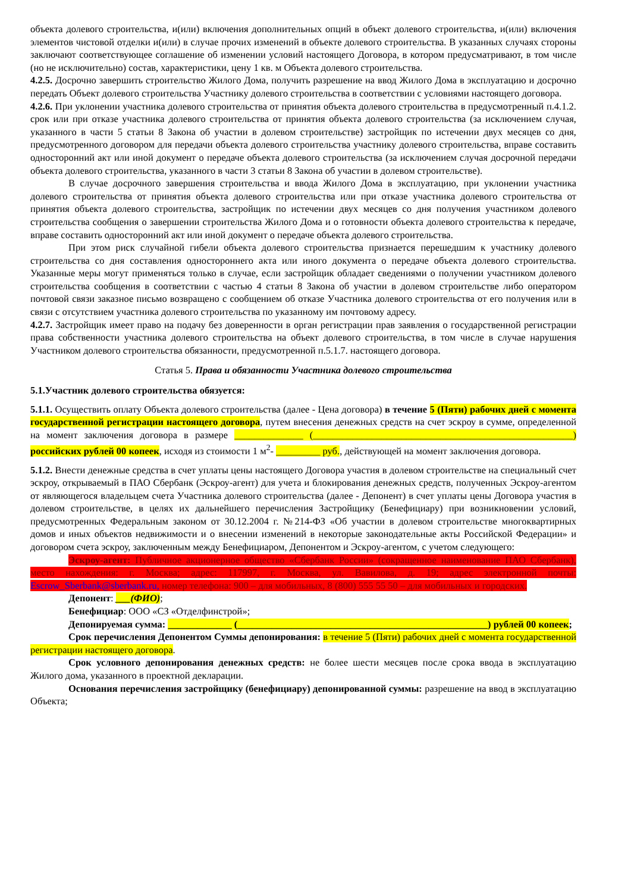объекта долевого строительства, и(или) включения дополнительных опций в объект долевого строительства, и(или) включения элементов чистовой отделки и(или) в случае прочих изменений в объекте долевого строительства. В указанных случаях стороны заключают соответствующее соглашение об изменении условий настоящего Договора, в котором предусматривают, в том числе (но не исключительно) состав, характеристики, цену 1 кв. м Объекта долевого строительства.
4.2.5. Досрочно завершить строительство Жилого Дома, получить разрешение на ввод Жилого Дома в эксплуатацию и досрочно передать Объект долевого строительства Участнику долевого строительства в соответствии с условиями настоящего договора.
4.2.6. При уклонении участника долевого строительства от принятия объекта долевого строительства в предусмотренный п.4.1.2. срок или при отказе участника долевого строительства от принятия объекта долевого строительства (за исключением случая, указанного в части 5 статьи 8 Закона об участии в долевом строительстве) застройщик по истечении двух месяцев со дня, предусмотренного договором для передачи объекта долевого строительства участнику долевого строительства, вправе составить односторонний акт или иной документ о передаче объекта долевого строительства (за исключением случая досрочной передачи объекта долевого строительства, указанного в части 3 статьи 8 Закона об участии в долевом строительстве).
В случае досрочного завершения строительства и ввода Жилого Дома в эксплуатацию, при уклонении участника долевого строительства от принятия объекта долевого строительства или при отказе участника долевого строительства от принятия объекта долевого строительства, застройщик по истечении двух месяцев со дня получения участником долевого строительства сообщения о завершении строительства Жилого Дома и о готовности объекта долевого строительства к передаче, вправе составить односторонний акт или иной документ о передаче объекта долевого строительства.
При этом риск случайной гибели объекта долевого строительства признается перешедшим к участнику долевого строительства со дня составления одностороннего акта или иного документа о передаче объекта долевого строительства. Указанные меры могут применяться только в случае, если застройщик обладает сведениями о получении участником долевого строительства сообщения в соответствии с частью 4 статьи 8 Закона об участии в долевом строительстве либо оператором почтовой связи заказное письмо возвращено с сообщением об отказе Участника долевого строительства от его получения или в связи с отсутствием участника долевого строительства по указанному им почтовому адресу.
4.2.7. Застройщик имеет право на подачу без доверенности в орган регистрации прав заявления о государственной регистрации права собственности участника долевого строительства на объект долевого строительства, в том числе в случае нарушения Участником долевого строительства обязанности, предусмотренной п.5.1.7. настоящего договора.
Статья 5. Права и обязанности Участника долевого строительства
5.1.Участник долевого строительства обязуется:
5.1.1. Осуществить оплату Объекта долевого строительства (далее - Цена договора) в течение 5 (Пяти) рабочих дней с момента государственной регистрации настоящего договора, путем внесения денежных средств на счет эскроу в сумме, определенной на момент заключения договора в размере ______________ (_____________________________________________________) российских рублей 00 копеек, исходя из стоимости 1 м<sup>2</sup>- _________ руб., действующей на момент заключения договора.
5.1.2. Внести денежные средства в счет уплаты цены настоящего Договора участия в долевом строительстве на специальный счет эскроу, открываемый в ПАО Сбербанк (Эскроу-агент) для учета и блокирования денежных средств, полученных Эскроу-агентом от являющегося владельцем счета Участника долевого строительства (далее - Депонент) в счет уплаты цены Договора участия в долевом строительстве, в целях их дальнейшего перечисления Застройщику (Бенефициару) при возникновении условий, предусмотренных Федеральным законом от 30.12.2004 г. №214-ФЗ «Об участии в долевом строительстве многоквартирных домов и иных объектов недвижимости и о внесении изменений в некоторые законодательные акты Российской Федерации» и договором счета эскроу, заключенным между Бенефициаром, Депонентом и Эскроу-агентом, с учетом следующего:
Эскроу-агент: Публичное акционерное общество «Сбербанк России» (сокращенное наименование ПАО Сбербанк), место нахождения: г. Москва; адрес: 117997, г. Москва, ул. Вавилова, д. 19; адрес электронной почты: Escrow_Sberbank@sberbank.ru, номер телефона: 900 – для мобильных, 8 (800) 555 55 50 – для мобильных и городских.
Депонент: ___(ФИО);
Бенефициар: ООО «СЗ «Отделфинстрой»;
Депонируемая сумма: _____________ (___________________________________________________) рублей 00 копеек;
Срок перечисления Депонентом Суммы депонирования: в течение 5 (Пяти) рабочих дней с момента государственной регистрации настоящего договора.
Срок условного депонирования денежных средств: не более шести месяцев после срока ввода в эксплуатацию Жилого дома, указанного в проектной декларации.
Основания перечисления застройщику (бенефициару) депонированной суммы: разрешение на ввод в эксплуатацию Объекта;